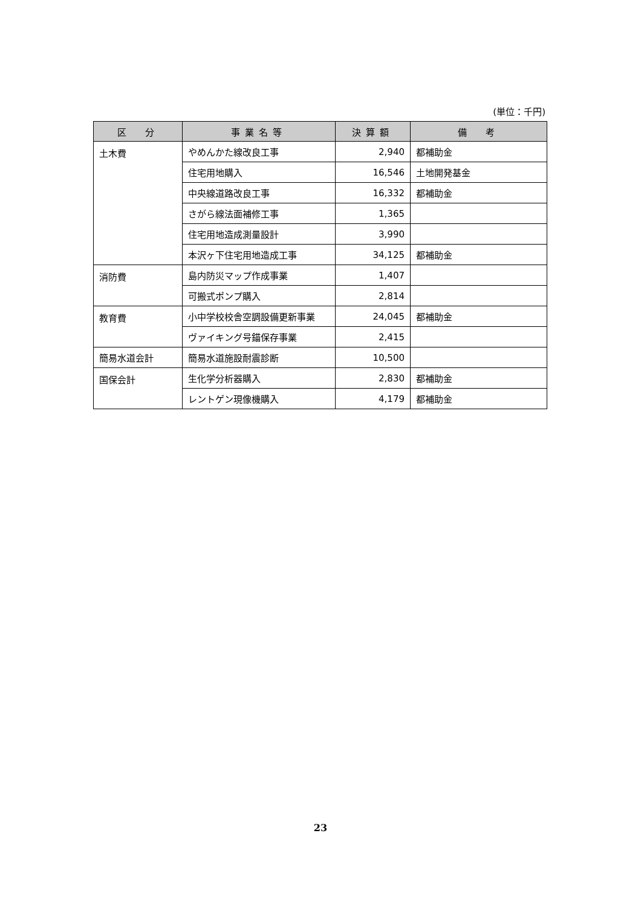(単位：千円)
| 区 分 | 事業名等 | 決算額 | 備 考 |
| --- | --- | --- | --- |
| 土木費 | やめんかた線改良工事 | 2,940 | 都補助金 |
| | 住宅用地購入 | 16,546 | 土地開発基金 |
| | 中央線道路改良工事 | 16,332 | 都補助金 |
| | さがら線法面補修工事 | 1,365 | |
| | 住宅用地造成測量設計 | 3,990 | |
| | 本沢ヶ下住宅用地造成工事 | 34,125 | 都補助金 |
| 消防費 | 島内防災マップ作成事業 | 1,407 | |
| | 可搬式ポンプ購入 | 2,814 | |
| 教育費 | 小中学校校舎空調設備更新事業 | 24,045 | 都補助金 |
| | ヴァイキング号錨保存事業 | 2,415 | |
| 簡易水道会計 | 簡易水道施設耐震診断 | 10,500 | |
| 国保会計 | 生化学分析器購入 | 2,830 | 都補助金 |
| | レントゲン現像機購入 | 4,179 | 都補助金 |
23